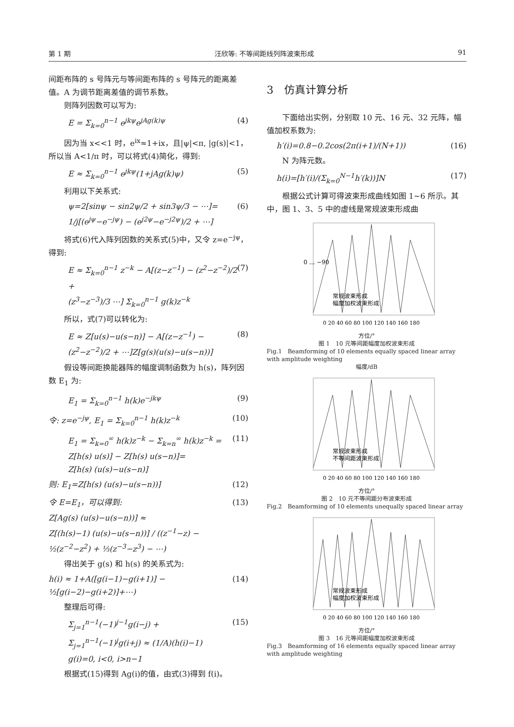第 1 期 汪欣等: 不等间距线列阵波束形成 91
间距布阵的 s 号阵元与等间距布阵的 s 号阵元的距离差值。A 为调节距离差值的调节系数。
则阵列因数可以写为:
E = Σ<sub>k=0</sub><sup>n−1</sup> e<sup>jkψ</sup>e<sup>jAg(k)ψ</sup> (4)
因为当 x<<1 时，e<sup>ix</sup>≈1+ix，且|ψ|<π, |g(s)|<1，所以当 A<1/π 时，可以将式(4)简化，得到:
E ≈ Σ<sub>k=0</sub><sup>n−1</sup> e<sup>jkψ</sup>(1+jAg(k)ψ) (5)
利用以下关系式:
ψ=2[sinψ − sin2ψ/2 + sin3ψ/3 − ⋯]=
1/j[(e<sup>jψ</sup>−e<sup>−jψ</sup>) − (e<sup>j2ψ</sup>−e<sup>−j2ψ</sup>)/2 + ⋯] (6)
将式(6)代入阵列因数的关系式(5)中，又令 z=e<sup>−jψ</sup>，得到:
E ≈ Σ<sub>k=0</sub><sup>n−1</sup> z<sup>−k</sup> − A[(z−z<sup>−1</sup>) − (z<sup>2</sup>−z<sup>−2</sup>)/2 +
(z<sup>3</sup>−z<sup>−3</sup>)/3 ⋯] Σ<sub>k=0</sub><sup>n−1</sup> g(k)z<sup>−k</sup> (7)
所以，式(7)可以转化为:
E ≈ Z[u(s)−u(s−n)] − A[(z−z<sup>−1</sup>) −
(z<sup>2</sup>−z<sup>−2</sup>)/2 + ⋯]Z[g(s)(u(s)−u(s−n))] (8)
假设等间距换能器阵的幅度调制函数为 h(s)，阵列因数 E<sub>1</sub> 为:
E<sub>1</sub> = Σ<sub>k=0</sub><sup>n−1</sup> h(k)e<sup>−jkψ</sup> (9)
令: z=e<sup>−jψ</sup>, E<sub>1</sub> = Σ<sub>k=0</sub><sup>n−1</sup> h(k)z<sup>−k</sup> (10)
E<sub>1</sub> = Σ<sub>k=0</sub><sup>∞</sup> h(k)z<sup>−k</sup> − Σ<sub>k=n</sub><sup>∞</sup> h(k)z<sup>−k</sup> =
Z[h(s) u(s)] − Z[h(s) u(s−n)]=
Z[h(s) (u(s)−u(s−n)] (11)
则: E<sub>1</sub>=Z[h(s) (u(s)−u(s−n))] (12)
令 E=E<sub>1</sub>，可以得到:
Z[Ag(s) (u(s)−u(s−n))] ≈
Z[(h(s)−1) (u(s)−u(s−n))] / ((z<sup>−1</sup>−z) − ½(z<sup>−2</sup>−z<sup>2</sup>) + ⅓(z<sup>−3</sup>−z<sup>3</sup>) − ⋯) (13)
得出关于 g(s) 和 h(s) 的关系式为:
h(i) ≈ 1+A([g(i−1)−g(i+1)] − ½[g(i−2)−g(i+2)]+⋯) (14)
整理后可得:
Σ<sub>j=1</sub><sup>n−1</sup>(−1)<sup>j−1</sup>g(i−j) + Σ<sub>j=1</sub><sup>n−1</sup>(−1)<sup>j</sup>g(i+j) ≈ (1/A)(h(i)−1)
g(i)=0, i<0, i>n−1 (15)
根据式(15)得到 Ag(i)的值，由式(3)得到 f(i)。
3　仿真计算分析
下面给出实例，分别取 10 元、16 元、32 元阵，幅值加权系数为:
h′(i)=0.8−0.2cos(2π(i+1)/(N+1)) (16)
N 为阵元数。
h(i)=[h′(i)/(Σ<sub>k=0</sub><sup>N−1</sup>h′(k))]N (17)
根据公式计算可得波束形成曲线如图 1~6 所示。其中，图 1、3、5 中的虚线是常规波束形成曲
0 … −90
0 20 40 60 80 100 120 140 160 180
常规波束形成
幅度加权波束形成
方位/°
图 1　10 元等间距幅度加权波束形成
Fig.1　Beamforming of 10 elements equally spaced linear array with amplitude weighting
幅度/dB
0 20 40 60 80 100 120 140 160 180
常规波束形成
不等间距波束形成
方位/°
图 2　10 元不等间距分布波束形成
Fig.2　Beamforming of 10 elements unequally spaced linear array
0 20 40 60 80 100 120 140 160 180
常规波束形成
幅度加权波束形成
方位/°
图 3　16 元等间距幅度加权波束形成
Fig.3　Beamforming of 16 elements equally spaced linear array with amplitude weighting